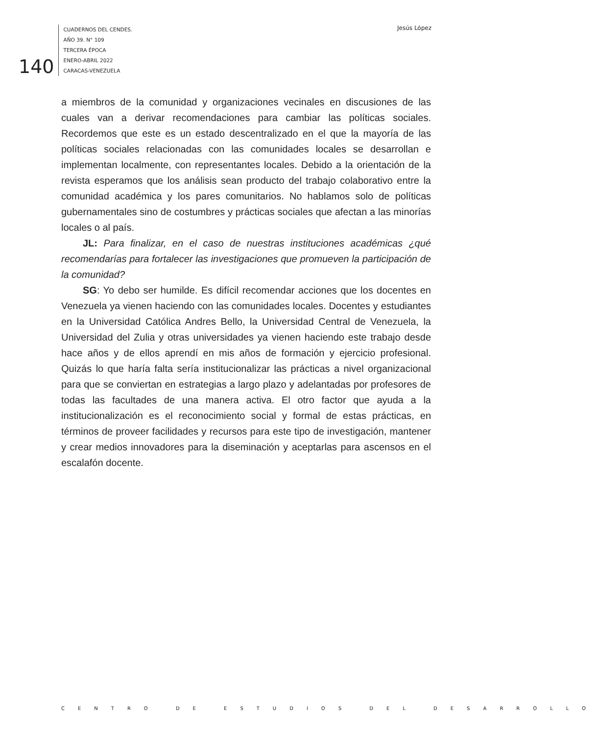140
CUADERNOS DEL CENDES.
AÑO 39. N° 109
TERCERA ÉPOCA
ENERO-ABRIL 2022
CARACAS-VENEZUELA
Jesús López
a miembros de la comunidad y organizaciones vecinales en discusiones de las cuales van a derivar recomendaciones para cambiar las políticas sociales. Recordemos que este es un estado descentralizado en el que la mayoría de las políticas sociales relacionadas con las comunidades locales se desarrollan e implementan localmente, con representantes locales. Debido a la orientación de la revista esperamos que los análisis sean producto del trabajo colaborativo entre la comunidad académica y los pares comunitarios. No hablamos solo de políticas gubernamentales sino de costumbres y prácticas sociales que afectan a las minorías locales o al país.
JL: Para finalizar, en el caso de nuestras instituciones académicas ¿qué recomendarías para fortalecer las investigaciones que promueven la participación de la comunidad?
SG: Yo debo ser humilde. Es difícil recomendar acciones que los docentes en Venezuela ya vienen haciendo con las comunidades locales. Docentes y estudiantes en la Universidad Católica Andres Bello, la Universidad Central de Venezuela, la Universidad del Zulia y otras universidades ya vienen haciendo este trabajo desde hace años y de ellos aprendí en mis años de formación y ejercicio profesional. Quizás lo que haría falta sería institucionalizar las prácticas a nivel organizacional para que se conviertan en estrategias a largo plazo y adelantadas por profesores de todas las facultades de una manera activa. El otro factor que ayuda a la institucionalización es el reconocimiento social y formal de estas prácticas, en términos de proveer facilidades y recursos para este tipo de investigación, mantener y crear medios innovadores para la diseminación y aceptarlas para ascensos en el escalafón docente.
CENTRO DE ESTUDIOS DEL DESARROLLO